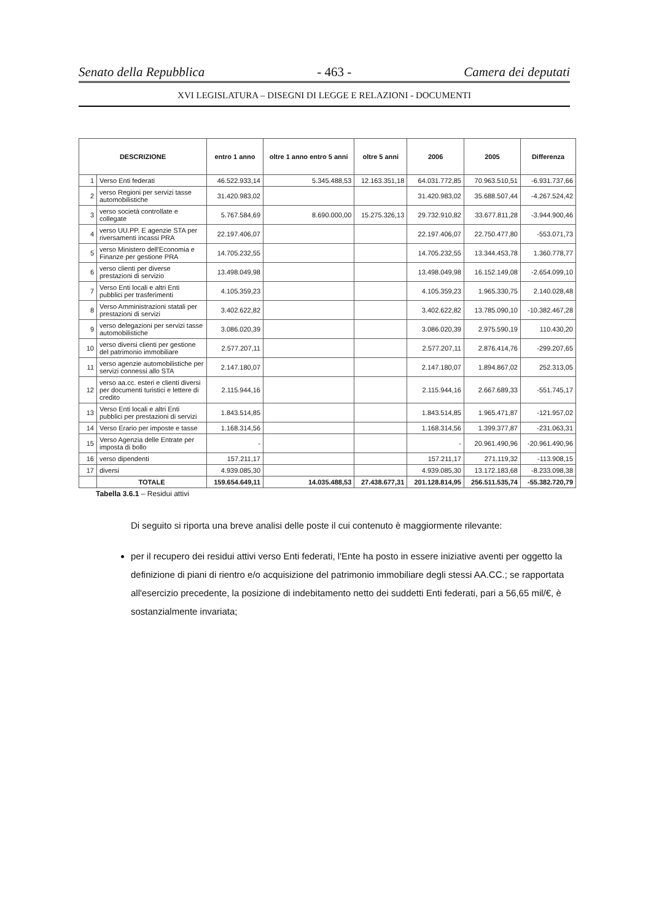Senato della Repubblica - 463 - Camera dei deputati
XVI LEGISLATURA – DISEGNI DI LEGGE E RELAZIONI - DOCUMENTI
| DESCRIZIONE | | entro 1 anno | oltre 1 anno entro 5 anni | oltre 5 anni | 2006 | 2005 | Differenza |
| --- | --- | --- | --- | --- | --- | --- | --- |
| 1 | Verso Enti federati | 46.522.933,14 | 5.345.488,53 | 12.163.351,18 | 64.031.772,85 | 70.963.510,51 | -6.931.737,66 |
| 2 | verso Regioni per servizi tasse automobilistiche | 31.420.983,02 | | | 31.420.983,02 | 35.688.507,44 | -4.267.524,42 |
| 3 | verso società controllate e collegate | 5.767.584,69 | 8.690.000,00 | 15.275.326,13 | 29.732.910,82 | 33.677.811,28 | -3.944.900,46 |
| 4 | verso UU.PP. E agenzie STA per riversamenti incassi PRA | 22.197.406,07 | | | 22.197.406,07 | 22.750.477,80 | -553.071,73 |
| 5 | verso Ministero dell'Economia e Finanze per gestione PRA | 14.705.232,55 | | | 14.705.232,55 | 13.344.453,78 | 1.360.778,77 |
| 6 | verso clienti per diverse prestazioni di servizio | 13.498.049,98 | | | 13.498.049,98 | 16.152.149,08 | -2.654.099,10 |
| 7 | Verso Enti locali e altri Enti pubblici per trasferimenti | 4.105.359,23 | | | 4.105.359,23 | 1.965.330,75 | 2.140.028,48 |
| 8 | Verso Amministrazioni statali per prestazioni di servizi | 3.402.622,82 | | | 3.402.622,82 | 13.785.090,10 | -10.382.467,28 |
| 9 | verso delegazioni per servizi tasse automobilistiche | 3.086.020,39 | | | 3.086.020,39 | 2.975.590,19 | 110.430,20 |
| 10 | verso diversi clienti per gestione del patrimonio immobiliare | 2.577.207,11 | | | 2.577.207,11 | 2.876.414,76 | -299.207,65 |
| 11 | verso agenzie automobilistiche per servizi connessi allo STA | 2.147.180,07 | | | 2.147.180,07 | 1.894.867,02 | 252.313,05 |
| 12 | verso aa.cc. esteri e clienti diversi per documenti turistici e lettere di credito | 2.115.944,16 | | | 2.115.944,16 | 2.667.689,33 | -551.745,17 |
| 13 | Verso Enti locali e altri Enti pubblici per prestazioni di servizi | 1.843.514,85 | | | 1.843.514,85 | 1.965.471,87 | -121.957,02 |
| 14 | Verso Erario per imposte e tasse | 1.168.314,56 | | | 1.168.314,56 | 1.399.377,87 | -231.063,31 |
| 15 | Verso Agenzia delle Entrate per imposta di bollo | - | | | - | 20.961.490,96 | -20.961.490,96 |
| 16 | verso dipendenti | 157.211,17 | | | 157.211,17 | 271.119,32 | -113.908,15 |
| 17 | diversi | 4.939.085,30 | | | 4.939.085,30 | 13.172.183,68 | -8.233.098,38 |
| | TOTALE | 159.654.649,11 | 14.035.488,53 | 27.438.677,31 | 201.128.814,95 | 256.511.535,74 | -55.382.720,79 |
Tabella 3.6.1 – Residui attivi
Di seguito si riporta una breve analisi delle poste il cui contenuto è maggiormente rilevante:
per il recupero dei residui attivi verso Enti federati, l'Ente ha posto in essere iniziative aventi per oggetto la definizione di piani di rientro e/o acquisizione del patrimonio immobiliare degli stessi AA.CC.; se rapportata all'esercizio precedente, la posizione di indebitamento netto dei suddetti Enti federati, pari a 56,65 mil/€, è sostanzialmente invariata;